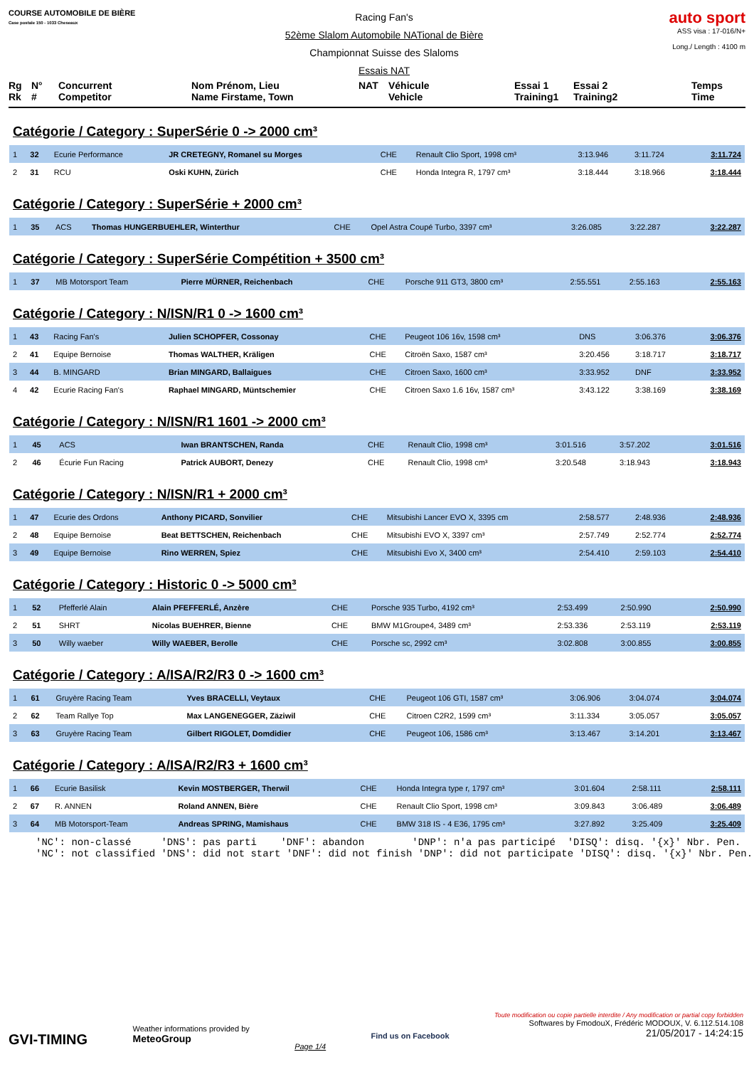COURSE AUTOMOBILE DE BIÈRE
Case postale 150 - 1033 Cheseaux
Racing Fan's
52ème Slalom Automobile NATional de Bière
Championnat Suisse des Slaloms
Essais NAT
auto sport
ASS visa : 17-016/N+
Long./ Length : 4100 m
Rg
Rk N°
# Concurrent
Competitor Nom Prénom, Lieu
Name Firstame, Town NAT Véhicule
Vehicle Essai 1
Training1 Essai 2
Training2 Temps
Time
Catégorie / Category : SuperSérie 0 -> 2000 cm³
| 1 | 32 | Ecurie Performance | JR CRETEGNY, Romanel su Morges | CHE | Renault Clio Sport, 1998 cm³ | 3:13.946 | 3:11.724 | 3:11.724 |
| 2 | 31 | RCU | Oski KUHN, Zürich | CHE | Honda Integra R, 1797 cm³ | 3:18.444 | 3:18.966 | 3:18.444 |
Catégorie / Category : SuperSérie + 2000 cm³
| 1 | 35 | ACS | Thomas HUNGERBUEHLER, Winterthur | CHE | Opel Astra Coupé Turbo, 3397 cm³ | 3:26.085 | 3:22.287 | 3:22.287 |
Catégorie / Category : SuperSérie Compétition + 3500 cm³
| 1 | 37 | MB Motorsport Team | Pierre MÜRNER, Reichenbach | CHE | Porsche 911 GT3, 3800 cm³ | 2:55.551 | 2:55.163 | 2:55.163 |
Catégorie / Category : N/ISN/R1 0 -> 1600 cm³
| 1 | 43 | Racing Fan's | Julien SCHOPFER, Cossonay | CHE | Peugeot 106 16v, 1598 cm³ | DNS | 3:06.376 | 3:06.376 |
| 2 | 41 | Equipe Bernoise | Thomas WALTHER, Kräligen | CHE | Citroën Saxo, 1587 cm³ | 3:20.456 | 3:18.717 | 3:18.717 |
| 3 | 44 | B. MINGARD | Brian MINGARD, Ballaigues | CHE | Citroen Saxo, 1600 cm³ | 3:33.952 | DNF | 3:33.952 |
| 4 | 42 | Ecurie Racing Fan's | Raphael MINGARD, Müntschemier | CHE | Citroen Saxo 1.6 16v, 1587 cm³ | 3:43.122 | 3:38.169 | 3:38.169 |
Catégorie / Category : N/ISN/R1 1601 -> 2000 cm³
| 1 | 45 | ACS | Iwan BRANTSCHEN, Randa | CHE | Renault Clio, 1998 cm³ | 3:01.516 | 3:57.202 | 3:01.516 |
| 2 | 46 | Écurie Fun Racing | Patrick AUBORT, Denezy | CHE | Renault Clio, 1998 cm³ | 3:20.548 | 3:18.943 | 3:18.943 |
Catégorie / Category : N/ISN/R1 + 2000 cm³
| 1 | 47 | Ecurie des Ordons | Anthony PICARD, Sonvilier | CHE | Mitsubishi Lancer EVO X, 3395 cm | 2:58.577 | 2:48.936 | 2:48.936 |
| 2 | 48 | Equipe Bernoise | Beat BETTSCHEN, Reichenbach | CHE | Mitsubishi EVO X, 3397 cm³ | 2:57.749 | 2:52.774 | 2:52.774 |
| 3 | 49 | Equipe Bernoise | Rino WERREN, Spiez | CHE | Mitsubishi Evo X, 3400 cm³ | 2:54.410 | 2:59.103 | 2:54.410 |
Catégorie / Category : Historic 0 -> 5000 cm³
| 1 | 52 | Pfefferlé Alain | Alain PFEFFERLÉ, Anzère | CHE | Porsche 935 Turbo, 4192 cm³ | 2:53.499 | 2:50.990 | 2:50.990 |
| 2 | 51 | SHRT | Nicolas BUEHRER, Bienne | CHE | BMW M1Groupe4, 3489 cm³ | 2:53.336 | 2:53.119 | 2:53.119 |
| 3 | 50 | Willy waeber | Willy WAEBER, Berolle | CHE | Porsche sc, 2992 cm³ | 3:02.808 | 3:00.855 | 3:00.855 |
Catégorie / Category : A/ISA/R2/R3 0 -> 1600 cm³
| 1 | 61 | Gruyère Racing Team | Yves BRACELLI, Veytaux | CHE | Peugeot 106 GTI, 1587 cm³ | 3:06.906 | 3:04.074 | 3:04.074 |
| 2 | 62 | Team Rallye Top | Max LANGENEGGER, Zäziwil | CHE | Citroen C2R2, 1599 cm³ | 3:11.334 | 3:05.057 | 3:05.057 |
| 3 | 63 | Gruyère Racing Team | Gilbert RIGOLET, Domdidier | CHE | Peugeot 106, 1586 cm³ | 3:13.467 | 3:14.201 | 3:13.467 |
Catégorie / Category : A/ISA/R2/R3 + 1600 cm³
| 1 | 66 | Ecurie Basilisk | Kevin MOSTBERGER, Therwil | CHE | Honda Integra type r, 1797 cm³ | 3:01.604 | 2:58.111 | 2:58.111 |
| 2 | 67 | R. ANNEN | Roland ANNEN, Bière | CHE | Renault Clio Sport, 1998 cm³ | 3:09.843 | 3:06.489 | 3:06.489 |
| 3 | 64 | MB Motorsport-Team | Andreas SPRING, Mamishaus | CHE | BMW 318 IS - 4 E36, 1795 cm³ | 3:27.892 | 3:25.409 | 3:25.409 |
'NC': non-classé 'DNS': pas parti 'DNF': abandon 'DNP': n'a pas participé 'DISQ': disq. '{x}' Nbr. Pen. 'NC': not classified 'DNS': did not start 'DNF': did not finish 'DNP': did not participate 'DISQ': disq. '{x}' Nbr. Pen.
GVI-TIMING
Weather informations provided by
MeteoGroup
Page 1/4
Find us on Facebook
Toute modification ou copie partielle interdite / Any modification or partial copy forbidden
Softwares by FmodouX, Frédéric MODOUX, V. 6.112.514.108
21/05/2017 - 14:24:15